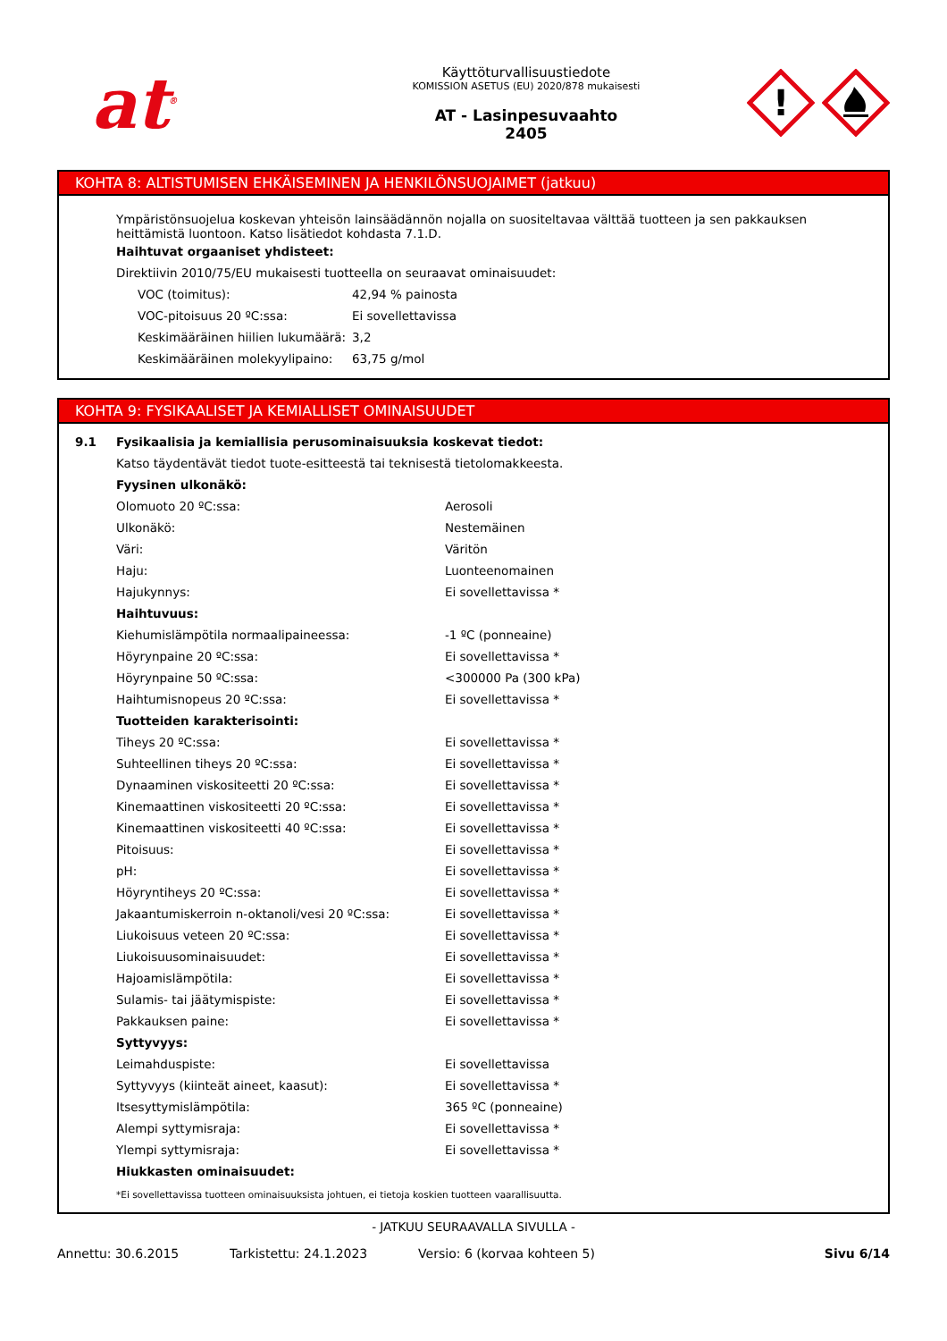at<sup>®</sup>
Käyttöturvallisuustiedote
KOMISSION ASETUS (EU) 2020/878 mukaisesti
AT - Lasinpesuvaahto
2405
!
KOHTA 8: ALTISTUMISEN EHKÄISEMINEN JA HENKILÖNSUOJAIMET (jatkuu)
Ympäristönsuojelua koskevan yhteisön lainsäädännön nojalla on suositeltavaa välttää tuotteen ja sen pakkauksen heittämistä luontoon. Katso lisätiedot kohdasta 7.1.D.
Haihtuvat orgaaniset yhdisteet:
Direktiivin 2010/75/EU mukaisesti tuotteella on seuraavat ominaisuudet:
| VOC (toimitus): | 42,94 % painosta |
| VOC-pitoisuus 20 ºC:ssa: | Ei sovellettavissa |
| Keskimääräinen hiilien lukumäärä: | 3,2 |
| Keskimääräinen molekyylipaino: | 63,75 g/mol |
KOHTA 9: FYSIKAALISET JA KEMIALLISET OMINAISUUDET
| 9.1 | Fysikaalisia ja kemiallisia perusominaisuuksia koskevat tiedot: | |
| | Katso täydentävät tiedot tuote-esitteestä tai teknisestä tietolomakkeesta. | |
| | Fyysinen ulkonäkö: | |
| | Olomuoto 20 ºC:ssa: | Aerosoli |
| | Ulkonäkö: | Nestemäinen |
| | Väri: | Väritön |
| | Haju: | Luonteenomainen |
| | Hajukynnys: | Ei sovellettavissa * |
| | Haihtuvuus: | |
| | Kiehumislämpötila normaalipaineessa: | -1 ºC (ponneaine) |
| | Höyrynpaine 20 ºC:ssa: | Ei sovellettavissa * |
| | Höyrynpaine 50 ºC:ssa: | <300000 Pa (300 kPa) |
| | Haihtumisnopeus 20 ºC:ssa: | Ei sovellettavissa * |
| | Tuotteiden karakterisointi: | |
| | Tiheys 20 ºC:ssa: | Ei sovellettavissa * |
| | Suhteellinen tiheys 20 ºC:ssa: | Ei sovellettavissa * |
| | Dynaaminen viskositeetti 20 ºC:ssa: | Ei sovellettavissa * |
| | Kinemaattinen viskositeetti 20 ºC:ssa: | Ei sovellettavissa * |
| | Kinemaattinen viskositeetti 40 ºC:ssa: | Ei sovellettavissa * |
| | Pitoisuus: | Ei sovellettavissa * |
| | pH: | Ei sovellettavissa * |
| | Höyryntiheys 20 ºC:ssa: | Ei sovellettavissa * |
| | Jakaantumiskerroin n-oktanoli/vesi 20 ºC:ssa: | Ei sovellettavissa * |
| | Liukoisuus veteen 20 ºC:ssa: | Ei sovellettavissa * |
| | Liukoisuusominaisuudet: | Ei sovellettavissa * |
| | Hajoamislämpötila: | Ei sovellettavissa * |
| | Sulamis- tai jäätymispiste: | Ei sovellettavissa * |
| | Pakkauksen paine: | Ei sovellettavissa * |
| | Syttyvyys: | |
| | Leimahduspiste: | Ei sovellettavissa |
| | Syttyvyys (kiinteät aineet, kaasut): | Ei sovellettavissa * |
| | Itsesyttymislämpötila: | 365 ºC (ponneaine) |
| | Alempi syttymisraja: | Ei sovellettavissa * |
| | Ylempi syttymisraja: | Ei sovellettavissa * |
| | Hiukkasten ominaisuudet: | |
| | *Ei sovellettavissa tuotteen ominaisuuksista johtuen, ei tietoja koskien tuotteen vaarallisuutta. | |
- JATKUU SEURAAVALLA SIVULLA -
Annettu: 30.6.2015 Tarkistettu: 24.1.2023 Versio: 6 (korvaa kohteen 5) Sivu 6/14